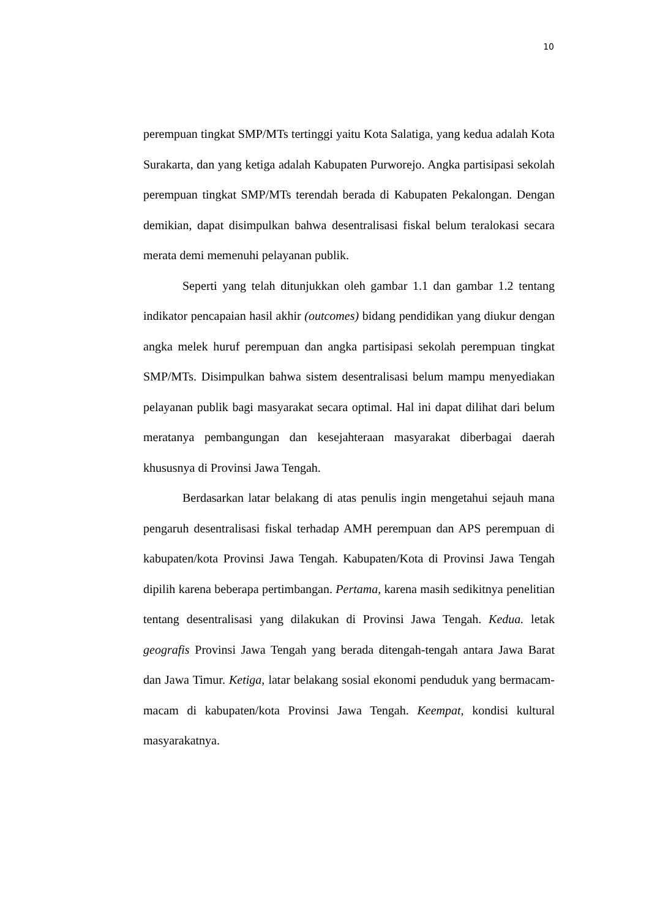10
perempuan tingkat SMP/MTs tertinggi yaitu Kota Salatiga, yang kedua adalah Kota Surakarta, dan yang ketiga adalah Kabupaten Purworejo. Angka partisipasi sekolah perempuan tingkat SMP/MTs terendah berada di Kabupaten Pekalongan. Dengan demikian, dapat disimpulkan bahwa desentralisasi fiskal belum teralokasi secara merata demi memenuhi pelayanan publik.
Seperti yang telah ditunjukkan oleh gambar 1.1 dan gambar 1.2 tentang indikator pencapaian hasil akhir (outcomes) bidang pendidikan yang diukur dengan angka melek huruf perempuan dan angka partisipasi sekolah perempuan tingkat SMP/MTs. Disimpulkan bahwa sistem desentralisasi belum mampu menyediakan pelayanan publik bagi masyarakat secara optimal. Hal ini dapat dilihat dari belum meratanya pembangungan dan kesejahteraan masyarakat diberbagai daerah khususnya di Provinsi Jawa Tengah.
Berdasarkan latar belakang di atas penulis ingin mengetahui sejauh mana pengaruh desentralisasi fiskal terhadap AMH perempuan dan APS perempuan di kabupaten/kota Provinsi Jawa Tengah. Kabupaten/Kota di Provinsi Jawa Tengah dipilih karena beberapa pertimbangan. Pertama, karena masih sedikitnya penelitian tentang desentralisasi yang dilakukan di Provinsi Jawa Tengah. Kedua. letak geografis Provinsi Jawa Tengah yang berada ditengah-tengah antara Jawa Barat dan Jawa Timur. Ketiga, latar belakang sosial ekonomi penduduk yang bermacam-macam di kabupaten/kota Provinsi Jawa Tengah. Keempat, kondisi kultural masyarakatnya.